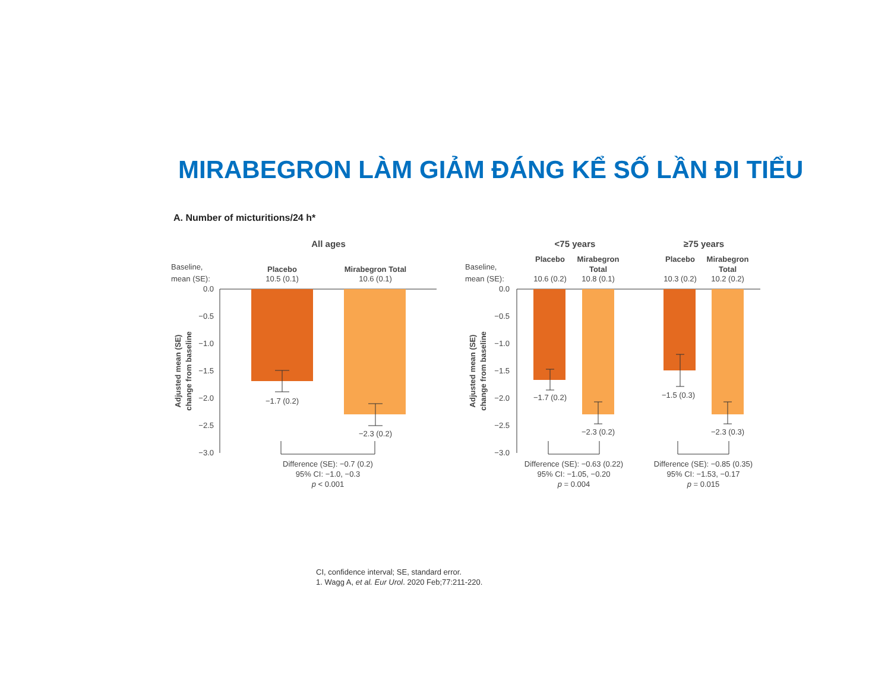MIRABEGRON LÀM GIẢM ĐÁNG KỂ SỐ LẦN ĐI TIỂU
A. Number of micturitions/24 h*
All ages
Baseline,
mean (SE):
Placebo
10.5 (0.1)
Mirabegron Total
10.6 (0.1)
0.0
−0.5
−1.0
−1.5
−2.0
−2.5
−3.0
Adjusted mean (SE)
change from baseline
−1.7 (0.2)
−2.3 (0.2)
Difference (SE): −0.7 (0.2)
95% CI: −1.0, −0.3
p < 0.001
<75 years
≥75 years
Baseline,
mean (SE):
Placebo
Mirabegron
Total
Placebo
Mirabegron
Total
10.6 (0.2)
10.8 (0.1)
10.3 (0.2)
10.2 (0.2)
0.0
−0.5
−1.0
−1.5
−2.0
−2.5
−3.0
Adjusted mean (SE)
change from baseline
−1.7 (0.2)
−2.3 (0.2)
−1.5 (0.3)
−2.3 (0.3)
Difference (SE): −0.63 (0.22)
95% CI: −1.05, −0.20
p = 0.004
Difference (SE): −0.85 (0.35)
95% CI: −1.53, −0.17
p = 0.015
CI, confidence interval; SE, standard error.
1. Wagg A, et al. Eur Urol. 2020 Feb;77:211-220.